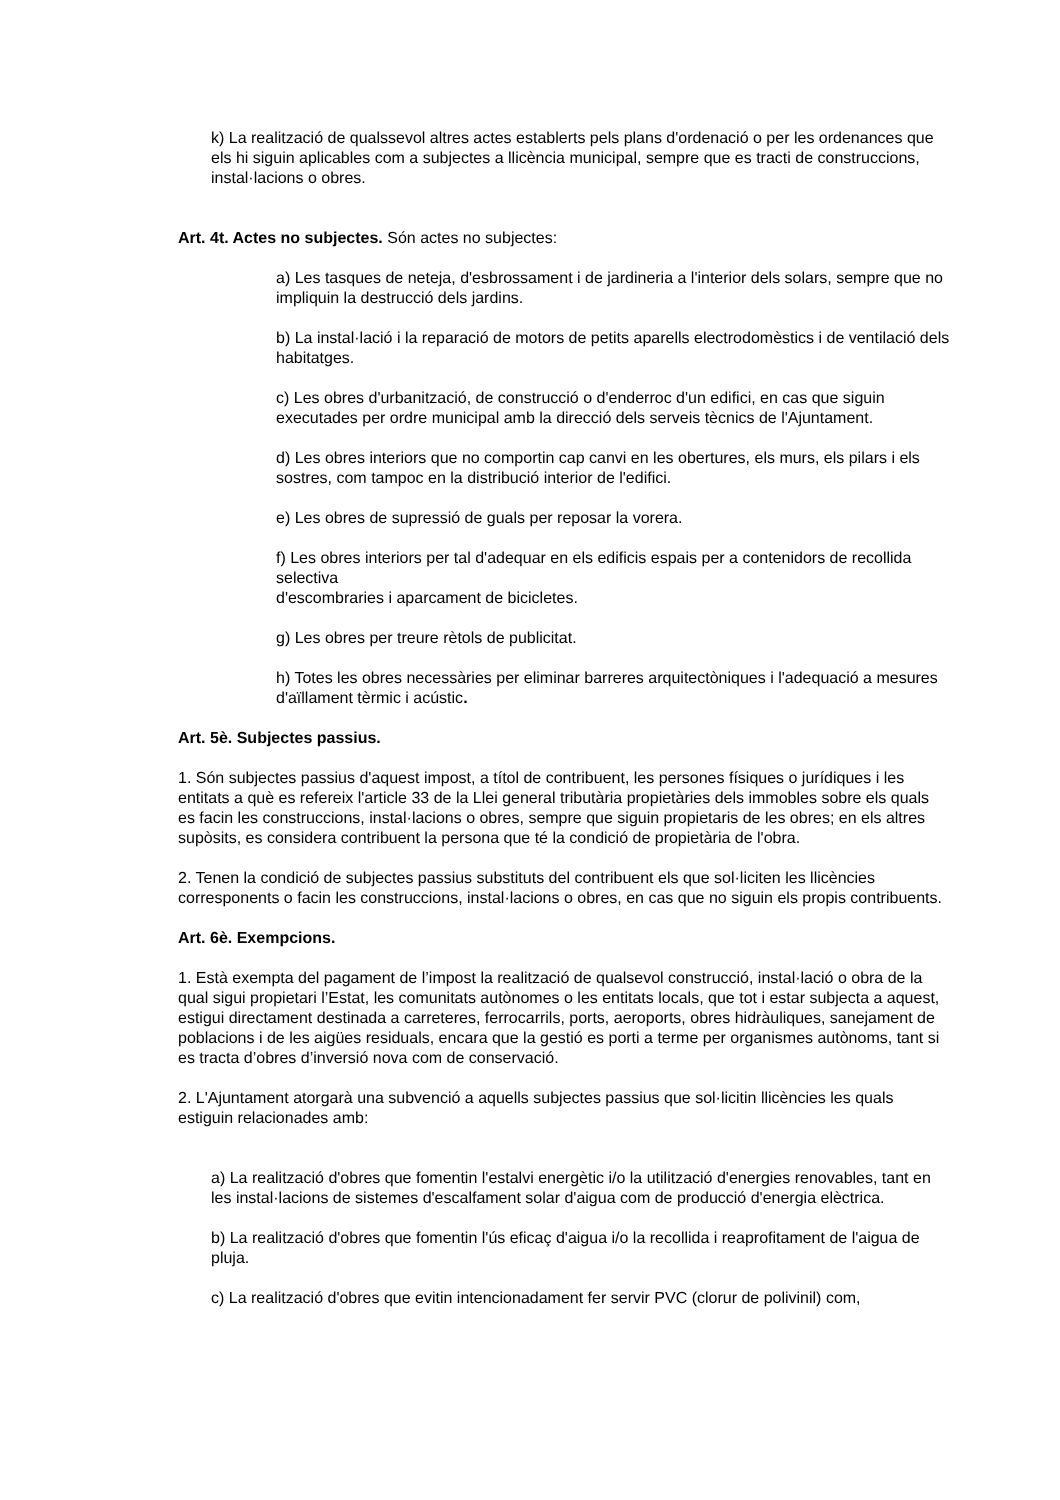k) La realització de qualssevol altres actes establerts pels plans d'ordenació o per les ordenances que els hi siguin aplicables com a subjectes a llicència municipal, sempre que es tracti de construccions, instal·lacions o obres.
Art. 4t. Actes no subjectes. Són actes no subjectes:
a) Les tasques de neteja, d'esbrossament i de jardineria a l'interior dels solars, sempre que no impliquin la destrucció dels jardins.
b) La instal·lació i la reparació de motors de petits aparells electrodomèstics i de ventilació dels habitatges.
c) Les obres d'urbanització, de construcció o d'enderroc d'un edifici, en cas que siguin executades per ordre municipal amb la direcció dels serveis tècnics de l'Ajuntament.
d) Les obres interiors que no comportin cap canvi en les obertures, els murs, els pilars i els sostres, com tampoc en la distribució interior de l'edifici.
e) Les obres de supressió de guals per reposar la vorera.
f) Les obres interiors per tal d'adequar en els edificis espais per a contenidors de recollida selectiva
d'escombraries i aparcament de bicicletes.
g) Les obres per treure rètols de publicitat.
h) Totes les obres necessàries per eliminar barreres arquitectòniques i l'adequació a mesures d'aïllament tèrmic i acústic.
Art. 5è. Subjectes passius.
1. Són subjectes passius d'aquest impost, a títol de contribuent, les persones físiques o jurídiques i les entitats a què es refereix l'article 33 de la Llei general tributària propietàries dels immobles sobre els quals es facin les construccions, instal·lacions o obres, sempre que siguin propietaris de les obres; en els altres supòsits, es considera contribuent la persona que té la condició de propietària de l'obra.
2. Tenen la condició de subjectes passius substituts del contribuent els que sol·liciten les llicències corresponents o facin les construccions, instal·lacions o obres, en cas que no siguin els propis contribuents.
Art. 6è. Exempcions.
1. Està exempta del pagament de l’impost la realització de qualsevol construcció, instal·lació o obra de la qual sigui propietari l’Estat, les comunitats autònomes o les entitats locals, que tot i estar subjecta a aquest, estigui directament destinada a carreteres, ferrocarrils, ports, aeroports, obres hidràuliques, sanejament de poblacions i de les aigües residuals, encara que la gestió es porti a terme per organismes autònoms, tant si es tracta d’obres d’inversió nova com de conservació.
2. L'Ajuntament atorgarà una subvenció a aquells subjectes passius que sol·licitin llicències les quals estiguin relacionades amb:
a) La realització d'obres que fomentin l'estalvi energètic i/o la utilització d'energies renovables, tant en les instal·lacions de sistemes d'escalfament solar d'aigua com de producció d'energia elèctrica.
b) La realització d'obres que fomentin l'ús eficaç d'aigua i/o la recollida i reaprofitament de l'aigua de pluja.
c) La realització d'obres que evitin intencionadament fer servir PVC (clorur de polivinil) com,